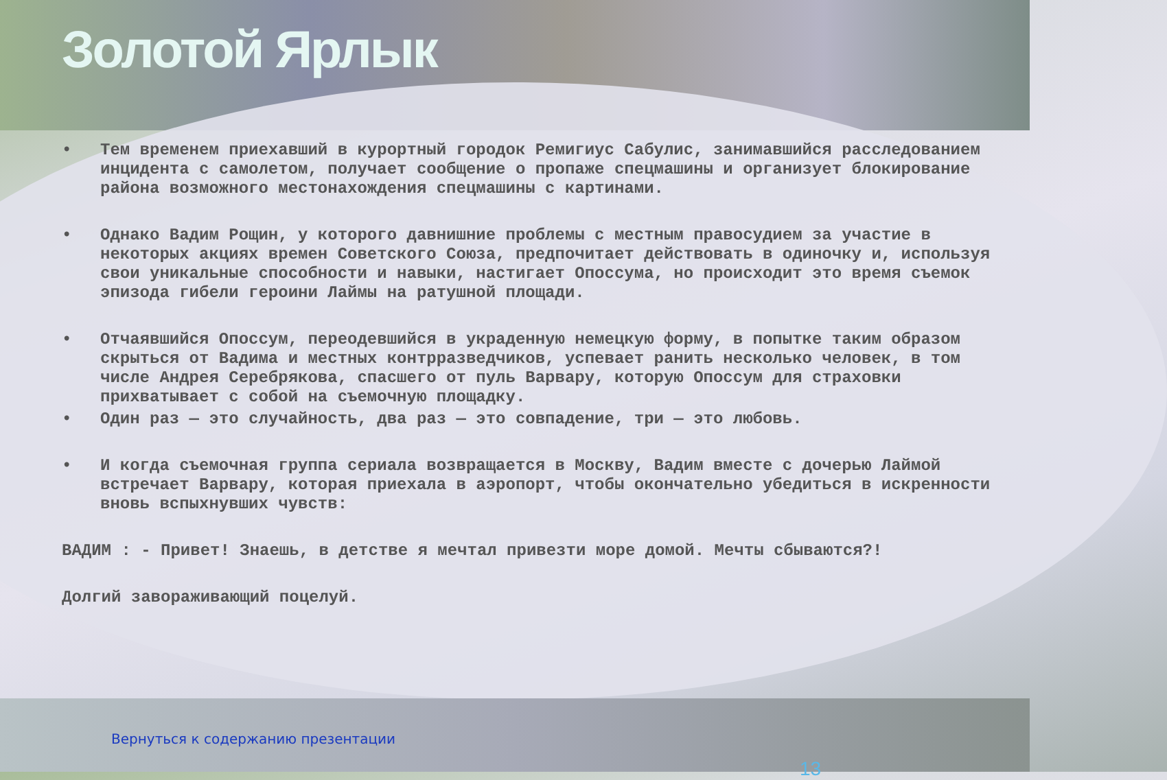Золотой Ярлык
• Тем временем приехавший в курортный городок Ремигиус Сабулис, занимавшийся расследованием инцидента с самолетом, получает сообщение о пропаже спецмашины и организует блокирование района возможного местонахождения спецмашины с картинами.
• Однако Вадим Рощин, у которого давнишние проблемы с местным правосудием за участие в некоторых акциях времен Советского Союза, предпочитает действовать в одиночку и, используя свои уникальные способности и навыки, настигает Опоссума, но происходит это время съемок эпизода гибели героини Лаймы на ратушной площади.
• Отчаявшийся Опоссум, переодевшийся в украденную немецкую форму, в попытке таким образом скрыться от Вадима и местных контрразведчиков, успевает ранить несколько человек, в том числе Андрея Серебрякова, спасшего от пуль Варвару, которую Опоссум для страховки прихватывает с собой на съемочную площадку.
• Один раз — это случайность, два раз — это совпадение, три — это любовь.
• И когда съемочная группа сериала возвращается в Москву, Вадим вместе с дочерью Лаймой встречает Варвару, которая приехала в аэропорт, чтобы окончательно убедиться в искренности вновь вспыхнувших чувств:
ВАДИМ : - Привет! Знаешь, в детстве я мечтал привезти море домой. Мечты сбываются?!
Долгий завораживающий поцелуй.
Вернуться к содержанию презентации
13